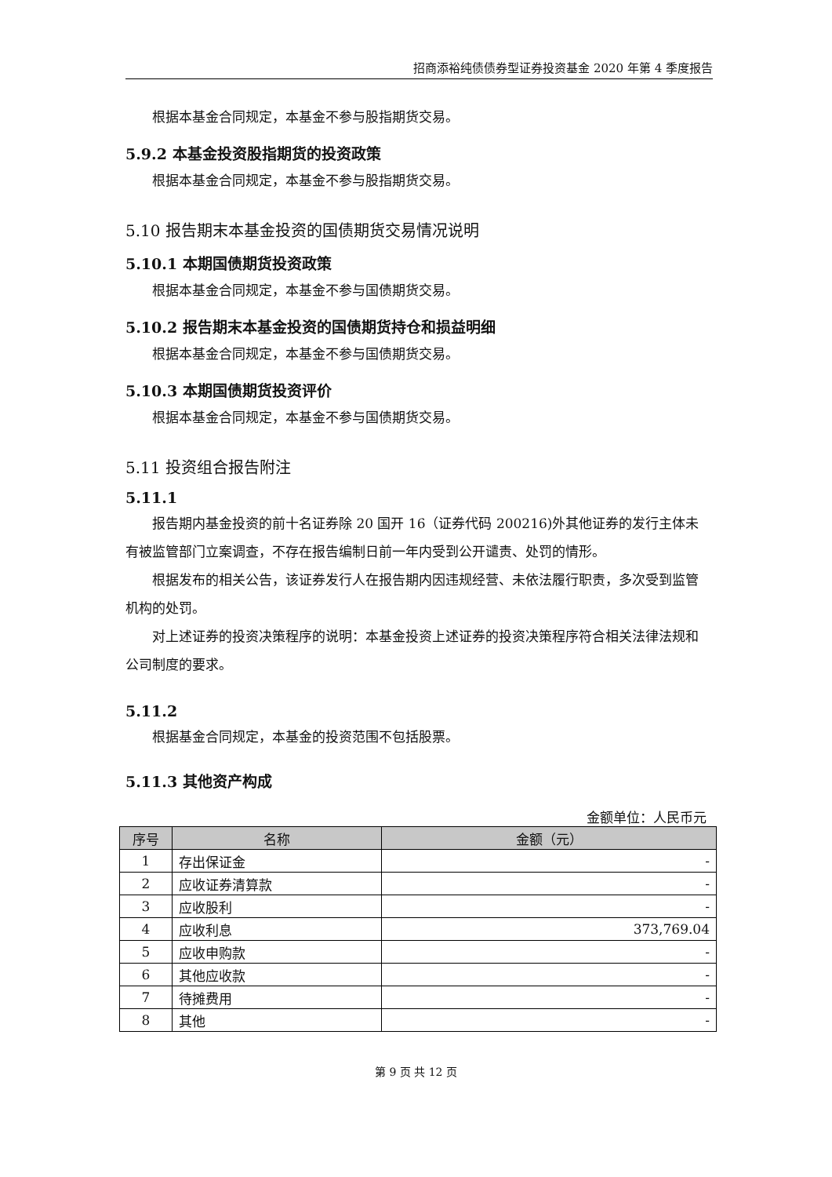招商添裕纯债债券型证券投资基金 2020 年第 4 季度报告
根据本基金合同规定，本基金不参与股指期货交易。
5.9.2 本基金投资股指期货的投资政策
根据本基金合同规定，本基金不参与股指期货交易。
5.10 报告期末本基金投资的国债期货交易情况说明
5.10.1 本期国债期货投资政策
根据本基金合同规定，本基金不参与国债期货交易。
5.10.2 报告期末本基金投资的国债期货持仓和损益明细
根据本基金合同规定，本基金不参与国债期货交易。
5.10.3 本期国债期货投资评价
根据本基金合同规定，本基金不参与国债期货交易。
5.11 投资组合报告附注
5.11.1
报告期内基金投资的前十名证券除 20 国开 16（证券代码 200216)外其他证券的发行主体未有被监管部门立案调查，不存在报告编制日前一年内受到公开谴责、处罚的情形。
根据发布的相关公告，该证券发行人在报告期内因违规经营、未依法履行职责，多次受到监管机构的处罚。
对上述证券的投资决策程序的说明：本基金投资上述证券的投资决策程序符合相关法律法规和公司制度的要求。
5.11.2
根据基金合同规定，本基金的投资范围不包括股票。
5.11.3 其他资产构成
金额单位：人民币元
| 序号 | 名称 | 金额（元） |
| --- | --- | --- |
| 1 | 存出保证金 | - |
| 2 | 应收证券清算款 | - |
| 3 | 应收股利 | - |
| 4 | 应收利息 | 373,769.04 |
| 5 | 应收申购款 | - |
| 6 | 其他应收款 | - |
| 7 | 待摊费用 | - |
| 8 | 其他 | - |
第 9 页 共 12 页